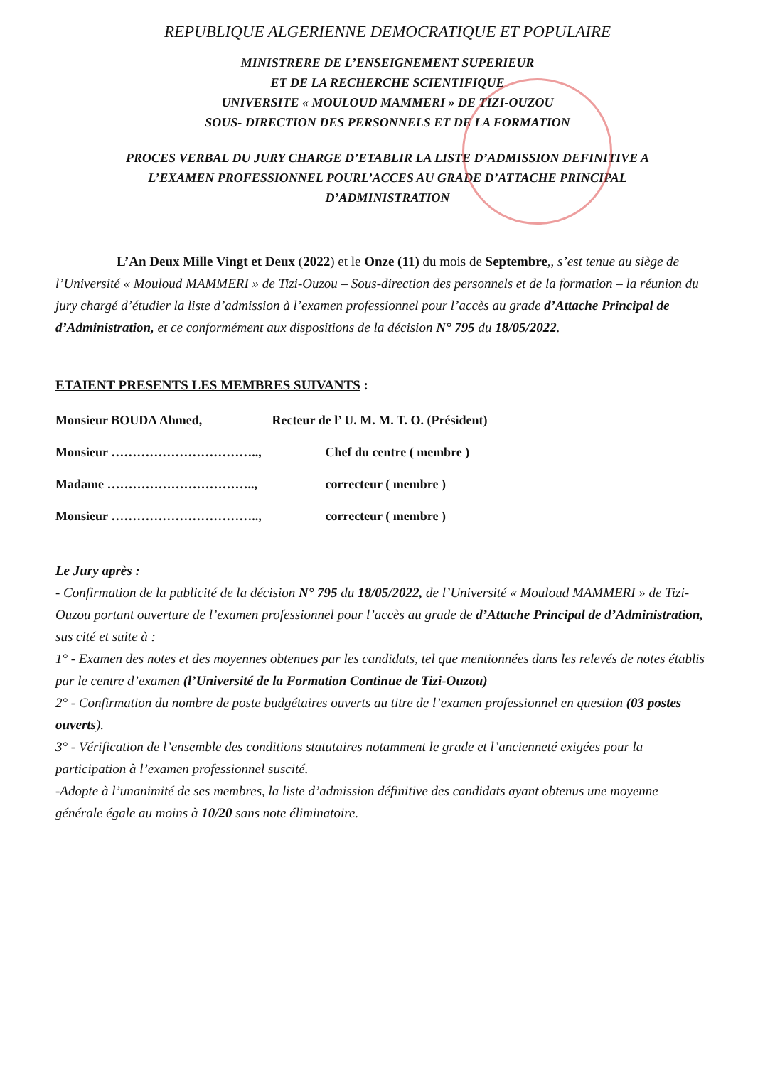REPUBLIQUE ALGERIENNE DEMOCRATIQUE ET POPULAIRE
MINISTRERE DE L’ENSEIGNEMENT SUPERIEUR
ET DE LA RECHERCHE SCIENTIFIQUE
UNIVERSITE « MOULOUD MAMMERI » DE TIZI-OUZOU
SOUS- DIRECTION DES PERSONNELS ET DE LA FORMATION
PROCES VERBAL DU JURY CHARGE D’ETABLIR LA LISTE D’ADMISSION DEFINITIVE A
L’EXAMEN PROFESSIONNEL POURL’ACCES AU GRADE D’ATTACHE PRINCIPAL
D’ADMINISTRATION
L’An Deux Mille Vingt et Deux (2022) et le Onze (11) du mois de Septembre,, s’est tenue au siège de l’Université « Mouloud MAMMERI » de Tizi-Ouzou – Sous-direction des personnels et de la formation – la réunion du jury chargé d’étudier la liste d’admission à l’examen professionnel pour l’accès au grade d’Attache Principal de d’Administration, et ce conformément aux dispositions de la décision N° 795 du 18/05/2022.
ETAIENT PRESENTS LES MEMBRES SUIVANTS :
Monsieur BOUDA Ahmed, Recteur de l’ U. M. M. T. O. (Président)
Monsieur …………………………….., Chef du centre ( membre )
Madame …………………………….., correcteur ( membre )
Monsieur …………………………….., correcteur ( membre )
Le Jury après :
- Confirmation de la publicité de la décision N° 795 du 18/05/2022, de l’Université « Mouloud MAMMERI » de Tizi-Ouzou portant ouverture de l’examen professionnel pour l’accès au grade de d’Attache Principal de d’Administration, sus cité et suite à :
1° - Examen des notes et des moyennes obtenues par les candidats, tel que mentionnées dans les relevés de notes établis par le centre d’examen (l’Université de la Formation Continue de Tizi-Ouzou)
2° - Confirmation du nombre de poste budgétaires ouverts au titre de l’examen professionnel en question (03 postes ouverts).
3° - Vérification de l’ensemble des conditions statutaires notamment le grade et l’ancienneté exigées pour la participation à l’examen professionnel suscité.
-Adopte à l’unanimité de ses membres, la liste d’admission définitive des candidats ayant obtenus une moyenne générale égale au moins à 10/20 sans note éliminatoire.